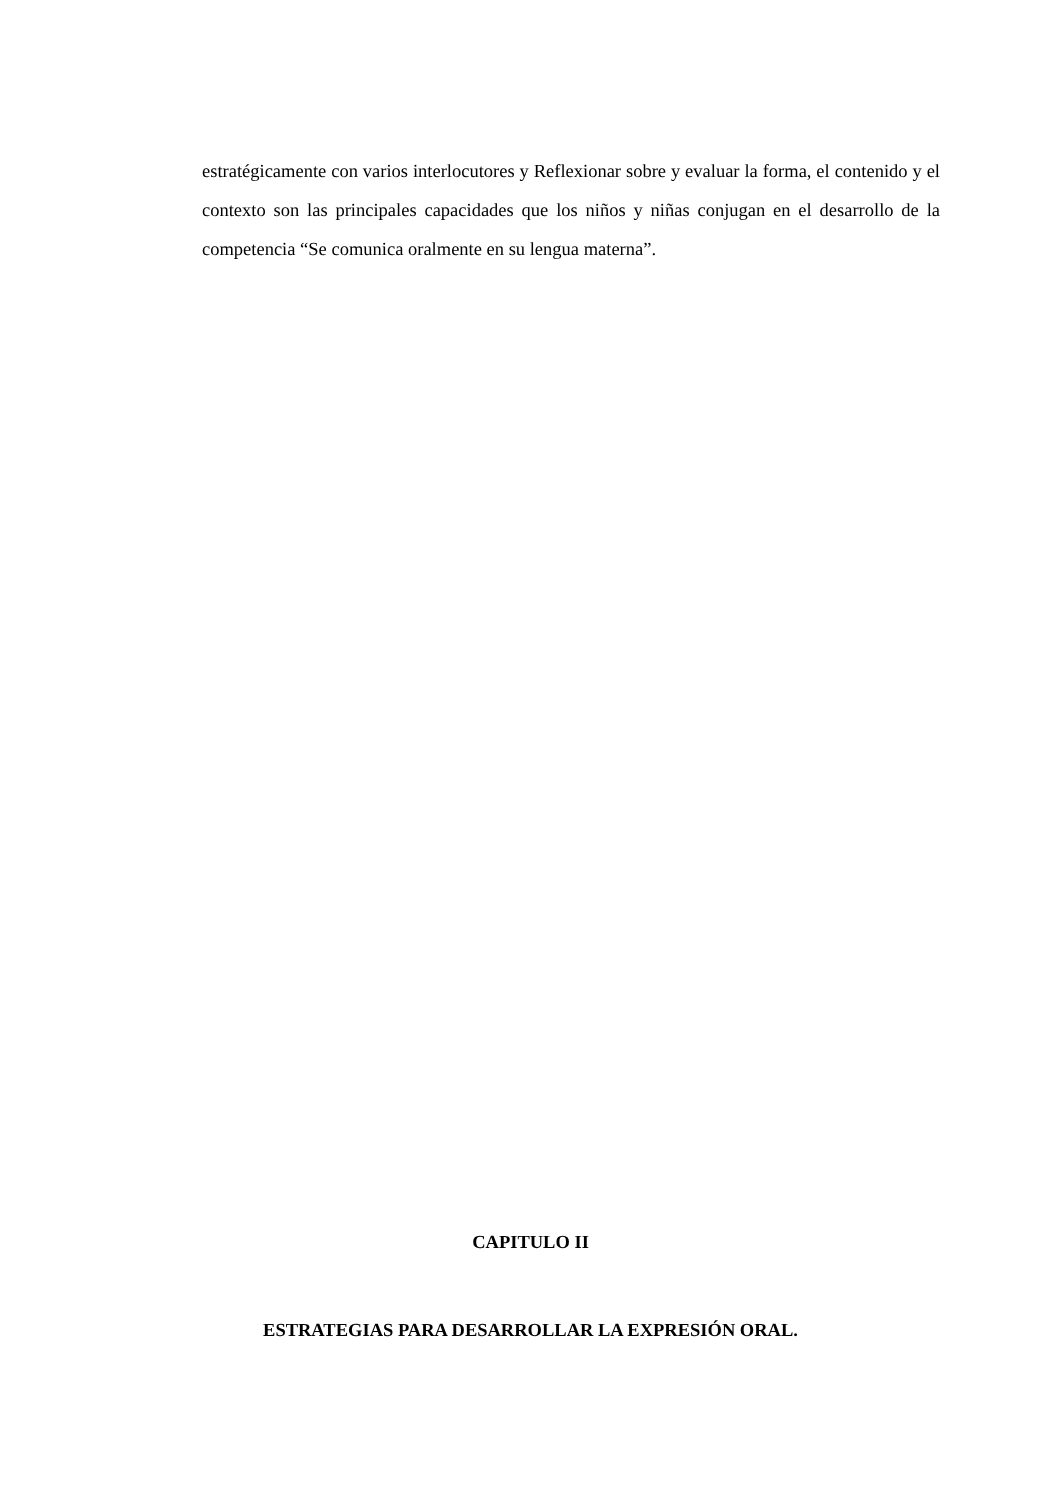estratégicamente con varios interlocutores y Reflexionar sobre y evaluar la forma, el contenido y el contexto son las principales capacidades que los niños y niñas conjugan en el desarrollo de la competencia “Se comunica oralmente en su lengua materna”.
CAPITULO II
ESTRATEGIAS PARA DESARROLLAR LA EXPRESIÓN ORAL.